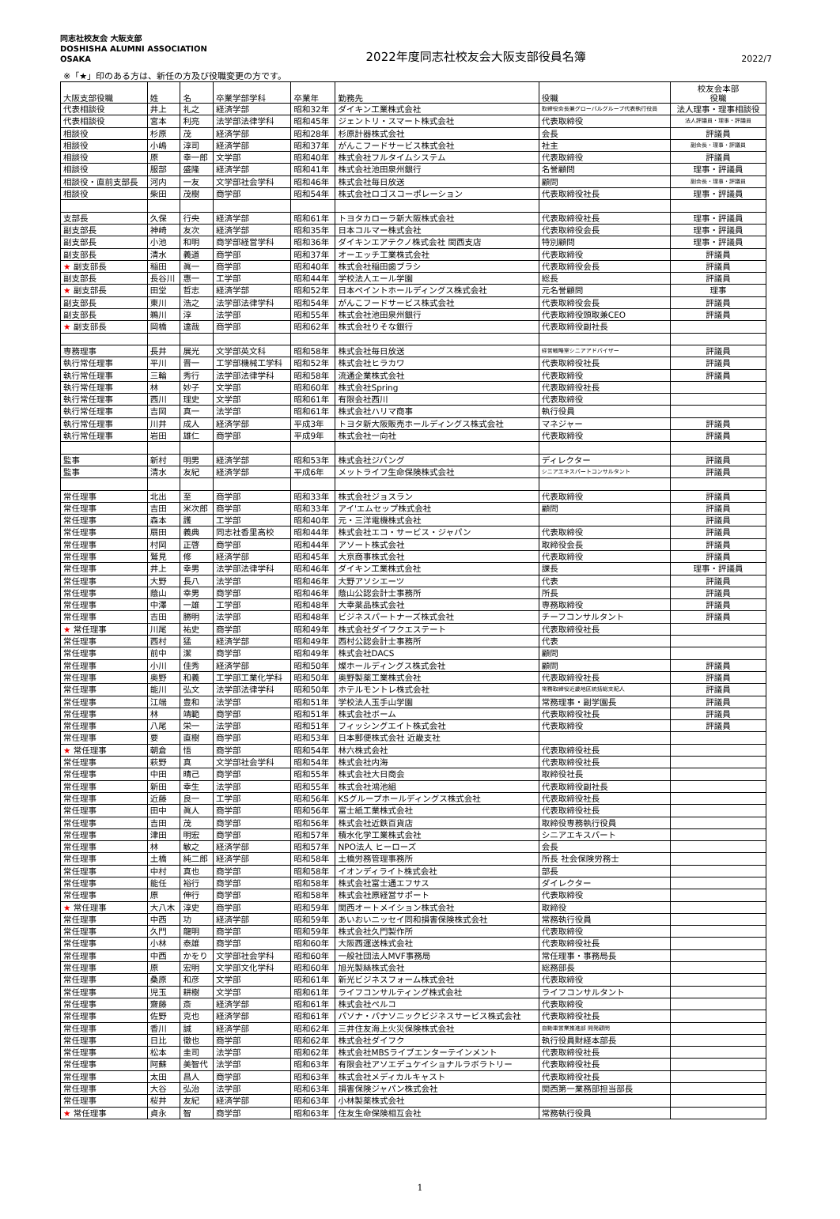同志社校友会 大阪支部
DOSHISHA ALUMNI ASSOCIATION OSAKA
2022年度同志社校友会大阪支部役員名簿
2022/7
※「★」印のある方は、新任の方及び役職変更の方です。
| 大阪支部役職 | 姓 | 名 | 卒業学部学科 | 卒業年 | 勤務先 | 役職 | 校友会本部 役職 |
| --- | --- | --- | --- | --- | --- | --- | --- |
| 代表相談役 | 井上 | 礼之 | 経済学部 | 昭和32年 | ダイキン工業株式会社 | 取締役会長兼グローバルグループ代表執行役員 | 法人理事・理事相談役 |
| 代表相談役 | 宮本 | 利亮 | 法学部法律学科 | 昭和45年 | ジェントリ・スマート株式会社 | 代表取締役 | 法人評議員・理事・評議員 |
| 相談役 | 杉原 | 茂 | 経済学部 | 昭和28年 | 杉原計器株式会社 | 会長 | 評議員 |
| 相談役 | 小嶋 | 淳司 | 経済学部 | 昭和37年 | がんこフードサービス株式会社 | 社主 | 副会長・理事・評議員 |
| 相談役 | 原 | 幸一郎 | 文学部 | 昭和40年 | 株式会社フルタイムシステム | 代表取締役 | 評議員 |
| 相談役 | 服部 | 盛隆 | 経済学部 | 昭和41年 | 株式会社池田泉州銀行 | 名誉顧問 | 理事・評議員 |
| 相談役・直前支部長 | 河内 | 一友 | 文学部社会学科 | 昭和46年 | 株式会社毎日放送 | 顧問 | 副会長・理事・評議員 |
| 相談役 | 柴田 | 茂樹 | 商学部 | 昭和54年 | 株式会社ロゴスコーポレーション | 代表取締役社長 | 理事・評議員 |
| 支部長 | 久保 | 行央 | 経済学部 | 昭和61年 | トヨタカローラ新大阪株式会社 | 代表取締役社長 | 理事・評議員 |
| 副支部長 | 神崎 | 友次 | 経済学部 | 昭和35年 | 日本コルマー株式会社 | 代表取締役会長 | 理事・評議員 |
| 副支部長 | 小池 | 和明 | 商学部経営学科 | 昭和36年 | ダイキンエアテクノ株式会社 関西支店 | 特別顧問 | 理事・評議員 |
| 副支部長 | 清水 | 義道 | 商学部 | 昭和37年 | オーエッチ工業株式会社 | 代表取締役 | 評議員 |
| ★ 副支部長 | 稲田 | 眞一 | 商学部 | 昭和40年 | 株式会社稲田歯ブラシ | 代表取締役会長 | 評議員 |
| 副支部長 | 長谷川 | 惠一 | 工学部 | 昭和44年 | 学校法人エール学園 | 総長 | 評議員 |
| ★ 副支部長 | 田堂 | 哲志 | 経済学部 | 昭和52年 | 日本ペイントホールディングス株式会社 | 元名誉顧問 | 理事 |
| 副支部長 | 東川 | 浩之 | 法学部法律学科 | 昭和54年 | がんこフードサービス株式会社 | 代表取締役会長 | 評議員 |
| 副支部長 | 鵜川 | 淳 | 法学部 | 昭和55年 | 株式会社池田泉州銀行 | 代表取締役頭取兼CEO | 評議員 |
| ★ 副支部長 | 岡橋 | 達哉 | 商学部 | 昭和62年 | 株式会社りそな銀行 | 代表取締役副社長 | |
| 専務理事 | 長井 | 展光 | 文学部英文科 | 昭和58年 | 株式会社毎日放送 | 経営戦略室シニアアドバイザー | 評議員 |
| 執行常任理事 | 平川 | 晋一 | 工学部機械工学科 | 昭和52年 | 株式会社ヒラカワ | 代表取締役社長 | 評議員 |
| 執行常任理事 | 三輪 | 秀行 | 法学部法律学科 | 昭和58年 | 流通企業株式会社 | 代表取締役 | 評議員 |
| 執行常任理事 | 林 | 妙子 | 文学部 | 昭和60年 | 株式会社Spring | 代表取締役社長 | |
| 執行常任理事 | 西川 | 理史 | 文学部 | 昭和61年 | 有限会社西川 | 代表取締役 | |
| 執行常任理事 | 吉岡 | 真一 | 法学部 | 昭和61年 | 株式会社ハリマ商事 | 執行役員 | |
| 執行常任理事 | 川井 | 成人 | 経済学部 | 平成3年 | トヨタ新大阪販売ホールディングス株式会社 | マネジャー | 評議員 |
| 執行常任理事 | 岩田 | 雄仁 | 商学部 | 平成9年 | 株式会社一向社 | 代表取締役 | 評議員 |
| 監事 | 新村 | 明男 | 経済学部 | 昭和53年 | 株式会社ジパング | ディレクター | 評議員 |
| 監事 | 清水 | 友紀 | 経済学部 | 平成6年 | メットライフ生命保険株式会社 | シニアエキスパートコンサルタント | 評議員 |
| 常任理事 | 北出 | 至 | 商学部 | 昭和33年 | 株式会社ジョスラン | 代表取締役 | 評議員 |
| 常任理事 | 吉田 | 米次郎 | 商学部 | 昭和33年 | アイ'エムセップ株式会社 | 顧問 | 評議員 |
| 常任理事 | 森本 | 護 | 工学部 | 昭和40年 | 元・三洋電機株式会社 | | 評議員 |
| 常任理事 | 扇田 | 義典 | 同志社香里高校 | 昭和44年 | 株式会社エコ・サービス・ジャパン | 代表取締役 | 評議員 |
| 常任理事 | 村岡 | 正啓 | 商学部 | 昭和44年 | アソート株式会社 | 取締役会長 | 評議員 |
| 常任理事 | 鷲見 | 修 | 経済学部 | 昭和45年 | 大京商事株式会社 | 代表取締役 | 評議員 |
| 常任理事 | 井上 | 幸男 | 法学部法律学科 | 昭和46年 | ダイキン工業株式会社 | 課長 | 理事・評議員 |
| 常任理事 | 大野 | 長八 | 法学部 | 昭和46年 | 大野アソシエーツ | 代表 | 評議員 |
| 常任理事 | 蔭山 | 幸男 | 商学部 | 昭和46年 | 蔭山公認会計士事務所 | 所長 | 評議員 |
| 常任理事 | 中澤 | 一雄 | 工学部 | 昭和48年 | 大幸薬品株式会社 | 専務取締役 | 評議員 |
| 常任理事 | 吉田 | 勝明 | 法学部 | 昭和48年 | ビジネスパートナーズ株式会社 | チーフコンサルタント | 評議員 |
| ★ 常任理事 | 川尾 | 祐史 | 商学部 | 昭和49年 | 株式会社ダイフクエステート | 代表取締役社長 | |
| 常任理事 | 西村 | 猛 | 経済学部 | 昭和49年 | 西村公認会計士事務所 | 代表 | |
| 常任理事 | 前中 | 潔 | 商学部 | 昭和49年 | 株式会社DACS | 顧問 | |
| 常任理事 | 小川 | 佳秀 | 経済学部 | 昭和50年 | 燦ホールディングス株式会社 | 顧問 | 評議員 |
| 常任理事 | 奥野 | 和義 | 工学部工業化学科 | 昭和50年 | 奥野製薬工業株式会社 | 代表取締役社長 | 評議員 |
| 常任理事 | 能川 | 弘文 | 法学部法律学科 | 昭和50年 | ホテルモントレ株式会社 | 常務取締役近畿地区統括総支配人 | 評議員 |
| 常任理事 | 江端 | 豊和 | 法学部 | 昭和51年 | 学校法人玉手山学園 | 常務理事・副学園長 | 評議員 |
| 常任理事 | 林 | 靖範 | 商学部 | 昭和51年 | 株式会社ボーム | 代表取締役社長 | 評議員 |
| 常任理事 | 八尾 | 栄一 | 法学部 | 昭和51年 | フィッシングエイト株式会社 | 代表取締役 | 評議員 |
| 常任理事 | 要 | 直樹 | 商学部 | 昭和53年 | 日本郵便株式会社 近畿支社 | | |
| ★ 常任理事 | 朝倉 | 悟 | 商学部 | 昭和54年 | 林六株式会社 | 代表取締役社長 | |
| 常任理事 | 萩野 | 真 | 文学部社会学科 | 昭和54年 | 株式会社内海 | 代表取締役社長 | |
| 常任理事 | 中田 | 晴己 | 商学部 | 昭和55年 | 株式会社大日商会 | 取締役社長 | |
| 常任理事 | 新田 | 幸生 | 法学部 | 昭和55年 | 株式会社鴻池組 | 代表取締役副社長 | |
| 常任理事 | 近藤 | 良一 | 工学部 | 昭和56年 | KSグループホールディングス株式会社 | 代表取締役社長 | |
| 常任理事 | 田中 | 眞人 | 商学部 | 昭和56年 | 富士紙工業株式会社 | 代表取締役社長 | |
| 常任理事 | 吉田 | 茂 | 商学部 | 昭和56年 | 株式会社近鉄百貨店 | 取締役専務執行役員 | |
| 常任理事 | 津田 | 明宏 | 商学部 | 昭和57年 | 積水化学工業株式会社 | シニアエキスパート | |
| 常任理事 | 林 | 敏之 | 経済学部 | 昭和57年 | NPO法人 ヒーローズ | 会長 | |
| 常任理事 | 土橋 | 純二郎 | 経済学部 | 昭和58年 | 土橋労務管理事務所 | 所長 社会保険労務士 | |
| 常任理事 | 中村 | 真也 | 商学部 | 昭和58年 | イオンディライト株式会社 | 部長 | |
| 常任理事 | 能任 | 裕行 | 商学部 | 昭和58年 | 株式会社富士通エフサス | ダイレクター | |
| 常任理事 | 原 | 伸行 | 商学部 | 昭和58年 | 株式会社原経営サポート | 代表取締役 | |
| ★ 常任理事 | 大八木 | 淳史 | 商学部 | 昭和59年 | 関西オートメイション株式会社 | 取締役 | |
| 常任理事 | 中西 | 功 | 経済学部 | 昭和59年 | あいおいニッセイ同和損害保険株式会社 | 常務執行役員 | |
| 常任理事 | 久門 | 龍明 | 商学部 | 昭和59年 | 株式会社久門製作所 | 代表取締役 | |
| 常任理事 | 小林 | 泰雄 | 商学部 | 昭和60年 | 大阪西運送株式会社 | 代表取締役社長 | |
| 常任理事 | 中西 | かをり | 文学部社会学科 | 昭和60年 | 一般社団法人MVF事務局 | 常任理事・事務局長 | |
| 常任理事 | 原 | 宏明 | 文学部文化学科 | 昭和60年 | 旭光製絲株式会社 | 総務部長 | |
| 常任理事 | 桑原 | 和彦 | 文学部 | 昭和61年 | 新光ビジネスフォーム株式会社 | 代表取締役 | |
| 常任理事 | 児玉 | 耕樹 | 文学部 | 昭和61年 | ライフコンサルティング株式会社 | ライフコンサルタント | |
| 常任理事 | 齋藤 | 斎 | 経済学部 | 昭和61年 | 株式会社ペルコ | 代表取締役 | |
| 常任理事 | 佐野 | 克也 | 経済学部 | 昭和61年 | パソナ・パナソニックビジネスサービス株式会社 | 代表取締役社長 | |
| 常任理事 | 香川 | 誠 | 経済学部 | 昭和62年 | 三井住友海上火災保険株式会社 | 自動車営業推進部 開発顧問 | |
| 常任理事 | 日比 | 徹也 | 商学部 | 昭和62年 | 株式会社ダイフク | 執行役員財経本部長 | |
| 常任理事 | 松本 | 圭司 | 法学部 | 昭和62年 | 株式会社MBSライブエンターテインメント | 代表取締役社長 | |
| 常任理事 | 阿蘇 | 美智代 | 法学部 | 昭和63年 | 有限会社アソエデュケイショナルラボラトリー | 代表取締役社長 | |
| 常任理事 | 太田 | 昌人 | 商学部 | 昭和63年 | 株式会社メディカルキャスト | 代表取締役社長 | |
| 常任理事 | 大谷 | 弘治 | 法学部 | 昭和63年 | 損害保険ジャパン株式会社 | 関西第一業務部担当部長 | |
| 常任理事 | 桜井 | 友紀 | 経済学部 | 昭和63年 | 小林製薬株式会社 | | |
| ★ 常任理事 | 貞永 | 智 | 商学部 | 昭和63年 | 住友生命保険相互会社 | 常務執行役員 | |
1